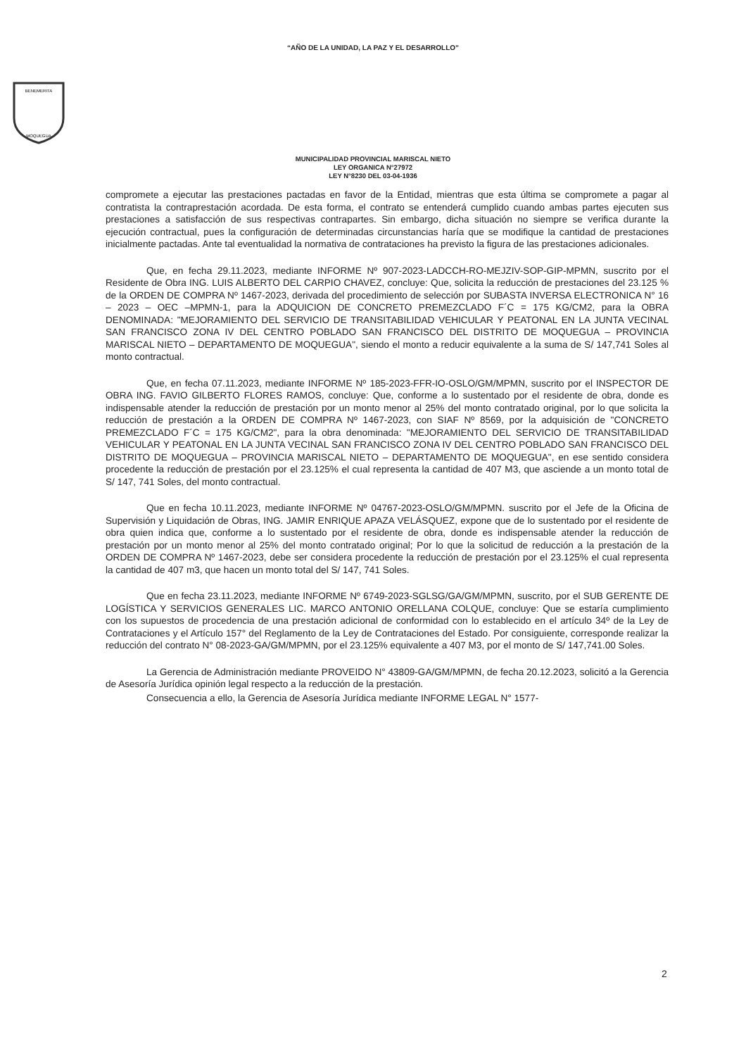“AÑO DE LA UNIDAD, LA PAZ Y EL DESARROLLO”
BENEMERITA
MOQUEGUA
MUNICIPALIDAD PROVINCIAL MARISCAL NIETO
LEY ORGANICA N°27972
LEY N°8230 DEL 03-04-1936
compromete a ejecutar las prestaciones pactadas en favor de la Entidad, mientras que esta última se compromete a pagar al contratista la contraprestación acordada. De esta forma, el contrato se entenderá cumplido cuando ambas partes ejecuten sus prestaciones a satisfacción de sus respectivas contrapartes. Sin embargo, dicha situación no siempre se verifica durante la ejecución contractual, pues la configuración de determinadas circunstancias haría que se modifique la cantidad de prestaciones inicialmente pactadas. Ante tal eventualidad la normativa de contrataciones ha previsto la figura de las prestaciones adicionales.
Que, en fecha 29.11.2023, mediante INFORME Nº 907-2023-LADCCH-RO-MEJZIV-SOP-GIP-MPMN, suscrito por el Residente de Obra ING. LUIS ALBERTO DEL CARPIO CHAVEZ, concluye: Que, solicita la reducción de prestaciones del 23.125 % de la ORDEN DE COMPRA Nº 1467-2023, derivada del procedimiento de selección por SUBASTA INVERSA ELECTRONICA N° 16 – 2023 – OEC –MPMN-1, para la ADQUICION DE CONCRETO PREMEZCLADO F´C = 175 KG/CM2, para la OBRA DENOMINADA: "MEJORAMIENTO DEL SERVICIO DE TRANSITABILIDAD VEHICULAR Y PEATONAL EN LA JUNTA VECINAL SAN FRANCISCO ZONA IV DEL CENTRO POBLADO SAN FRANCISCO DEL DISTRITO DE MOQUEGUA – PROVINCIA MARISCAL NIETO – DEPARTAMENTO DE MOQUEGUA", siendo el monto a reducir equivalente a la suma de S/ 147,741 Soles al monto contractual.
Que, en fecha 07.11.2023, mediante INFORME Nº 185-2023-FFR-IO-OSLO/GM/MPMN, suscrito por el INSPECTOR DE OBRA ING. FAVIO GILBERTO FLORES RAMOS, concluye: Que, conforme a lo sustentado por el residente de obra, donde es indispensable atender la reducción de prestación por un monto menor al 25% del monto contratado original, por lo que solicita la reducción de prestación a la ORDEN DE COMPRA Nº 1467-2023, con SIAF Nº 8569, por la adquisición de "CONCRETO PREMEZCLADO F´C = 175 KG/CM2", para la obra denominada: "MEJORAMIENTO DEL SERVICIO DE TRANSITABILIDAD VEHICULAR Y PEATONAL EN LA JUNTA VECINAL SAN FRANCISCO ZONA IV DEL CENTRO POBLADO SAN FRANCISCO DEL DISTRITO DE MOQUEGUA – PROVINCIA MARISCAL NIETO – DEPARTAMENTO DE MOQUEGUA", en ese sentido considera procedente la reducción de prestación por el 23.125% el cual representa la cantidad de 407 M3, que asciende a un monto total de S/ 147, 741 Soles, del monto contractual.
Que en fecha 10.11.2023, mediante INFORME Nº 04767-2023-OSLO/GM/MPMN. suscrito por el Jefe de la Oficina de Supervisión y Liquidación de Obras, ING. JAMIR ENRIQUE APAZA VELÁSQUEZ, expone que de lo sustentado por el residente de obra quien indica que, conforme a lo sustentado por el residente de obra, donde es indispensable atender la reducción de prestación por un monto menor al 25% del monto contratado original; Por lo que la solicitud de reducción a la prestación de la ORDEN DE COMPRA Nº 1467-2023, debe ser considera procedente la reducción de prestación por el 23.125% el cual representa la cantidad de 407 m3, que hacen un monto total del S/ 147, 741 Soles.
Que en fecha 23.11.2023, mediante INFORME Nº 6749-2023-SGLSG/GA/GM/MPMN, suscrito, por el SUB GERENTE DE LOGÍSTICA Y SERVICIOS GENERALES LIC. MARCO ANTONIO ORELLANA COLQUE, concluye: Que se estaría cumplimiento con los supuestos de procedencia de una prestación adicional de conformidad con lo establecido en el artículo 34º de la Ley de Contrataciones y el Artículo 157° del Reglamento de la Ley de Contrataciones del Estado. Por consiguiente, corresponde realizar la reducción del contrato N° 08-2023-GA/GM/MPMN, por el 23.125% equivalente a 407 M3, por el monto de S/ 147,741.00 Soles.
La Gerencia de Administración mediante PROVEIDO N° 43809-GA/GM/MPMN, de fecha 20.12.2023, solicitó a la Gerencia de Asesoría Jurídica opinión legal respecto a la reducción de la prestación.
Consecuencia a ello, la Gerencia de Asesoría Jurídica mediante INFORME LEGAL N° 1577-
2